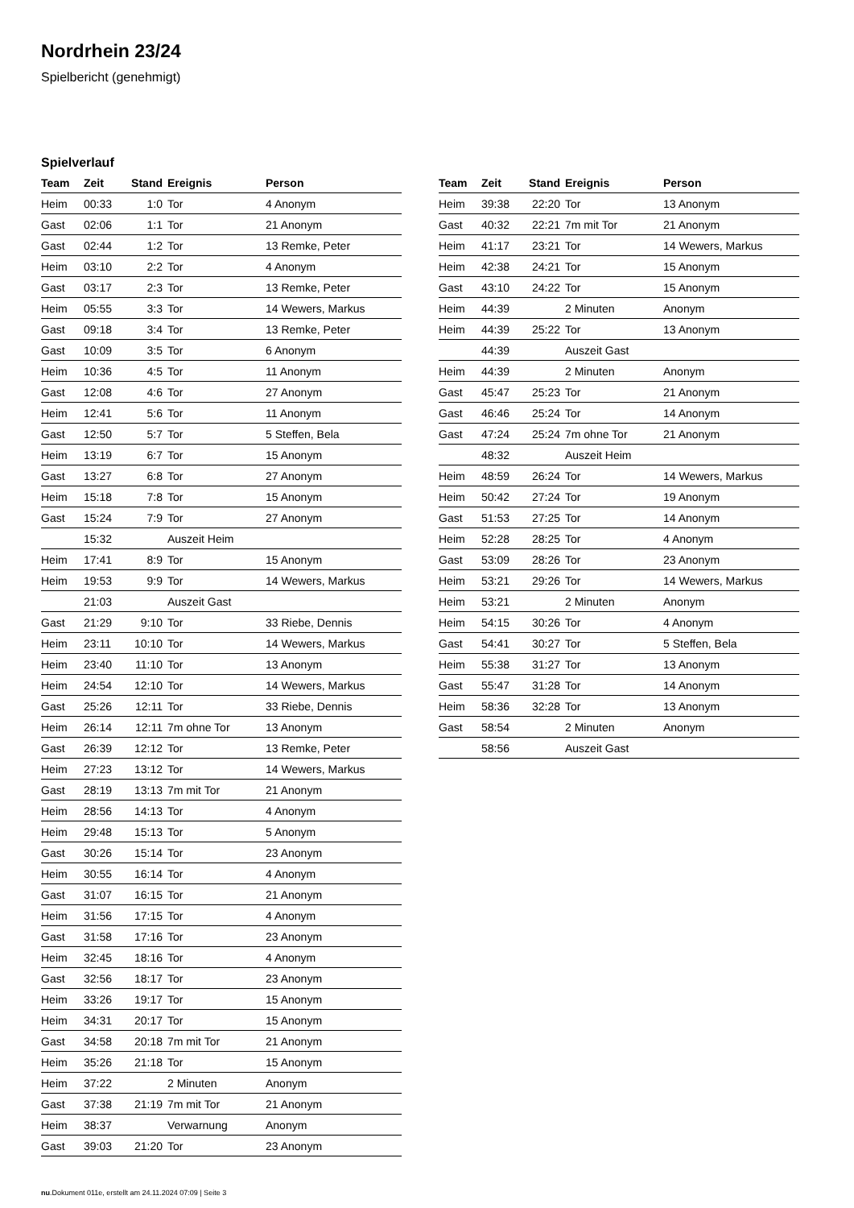Nordrhein 23/24
Spielbericht (genehmigt)
Spielverlauf
| Team | Zeit | Stand | Ereignis | Person |
| --- | --- | --- | --- | --- |
| Heim | 00:33 | 1:0 | Tor | 4 Anonym |
| Gast | 02:06 | 1:1 | Tor | 21 Anonym |
| Gast | 02:44 | 1:2 | Tor | 13 Remke, Peter |
| Heim | 03:10 | 2:2 | Tor | 4 Anonym |
| Gast | 03:17 | 2:3 | Tor | 13 Remke, Peter |
| Heim | 05:55 | 3:3 | Tor | 14 Wewers, Markus |
| Gast | 09:18 | 3:4 | Tor | 13 Remke, Peter |
| Gast | 10:09 | 3:5 | Tor | 6 Anonym |
| Heim | 10:36 | 4:5 | Tor | 11 Anonym |
| Gast | 12:08 | 4:6 | Tor | 27 Anonym |
| Heim | 12:41 | 5:6 | Tor | 11 Anonym |
| Gast | 12:50 | 5:7 | Tor | 5 Steffen, Bela |
| Heim | 13:19 | 6:7 | Tor | 15 Anonym |
| Gast | 13:27 | 6:8 | Tor | 27 Anonym |
| Heim | 15:18 | 7:8 | Tor | 15 Anonym |
| Gast | 15:24 | 7:9 | Tor | 27 Anonym |
| | 15:32 | | Auszeit Heim | |
| Heim | 17:41 | 8:9 | Tor | 15 Anonym |
| Heim | 19:53 | 9:9 | Tor | 14 Wewers, Markus |
| | 21:03 | | Auszeit Gast | |
| Gast | 21:29 | 9:10 | Tor | 33 Riebe, Dennis |
| Heim | 23:11 | 10:10 | Tor | 14 Wewers, Markus |
| Heim | 23:40 | 11:10 | Tor | 13 Anonym |
| Heim | 24:54 | 12:10 | Tor | 14 Wewers, Markus |
| Gast | 25:26 | 12:11 | Tor | 33 Riebe, Dennis |
| Heim | 26:14 | 12:11 | 7m ohne Tor | 13 Anonym |
| Gast | 26:39 | 12:12 | Tor | 13 Remke, Peter |
| Heim | 27:23 | 13:12 | Tor | 14 Wewers, Markus |
| Gast | 28:19 | 13:13 | 7m mit Tor | 21 Anonym |
| Heim | 28:56 | 14:13 | Tor | 4 Anonym |
| Heim | 29:48 | 15:13 | Tor | 5 Anonym |
| Gast | 30:26 | 15:14 | Tor | 23 Anonym |
| Heim | 30:55 | 16:14 | Tor | 4 Anonym |
| Gast | 31:07 | 16:15 | Tor | 21 Anonym |
| Heim | 31:56 | 17:15 | Tor | 4 Anonym |
| Gast | 31:58 | 17:16 | Tor | 23 Anonym |
| Heim | 32:45 | 18:16 | Tor | 4 Anonym |
| Gast | 32:56 | 18:17 | Tor | 23 Anonym |
| Heim | 33:26 | 19:17 | Tor | 15 Anonym |
| Heim | 34:31 | 20:17 | Tor | 15 Anonym |
| Gast | 34:58 | 20:18 | 7m mit Tor | 21 Anonym |
| Heim | 35:26 | 21:18 | Tor | 15 Anonym |
| Heim | 37:22 | | 2 Minuten | Anonym |
| Gast | 37:38 | 21:19 | 7m mit Tor | 21 Anonym |
| Heim | 38:37 | | Verwarnung | Anonym |
| Gast | 39:03 | 21:20 | Tor | 23 Anonym |
| Team | Zeit | Stand | Ereignis | Person |
| --- | --- | --- | --- | --- |
| Heim | 39:38 | 22:20 | Tor | 13 Anonym |
| Gast | 40:32 | 22:21 | 7m mit Tor | 21 Anonym |
| Heim | 41:17 | 23:21 | Tor | 14 Wewers, Markus |
| Heim | 42:38 | 24:21 | Tor | 15 Anonym |
| Gast | 43:10 | 24:22 | Tor | 15 Anonym |
| Heim | 44:39 | | 2 Minuten | Anonym |
| Heim | 44:39 | 25:22 | Tor | 13 Anonym |
| | 44:39 | | Auszeit Gast | |
| Heim | 44:39 | | 2 Minuten | Anonym |
| Gast | 45:47 | 25:23 | Tor | 21 Anonym |
| Gast | 46:46 | 25:24 | Tor | 14 Anonym |
| Gast | 47:24 | 25:24 | 7m ohne Tor | 21 Anonym |
| | 48:32 | | Auszeit Heim | |
| Heim | 48:59 | 26:24 | Tor | 14 Wewers, Markus |
| Heim | 50:42 | 27:24 | Tor | 19 Anonym |
| Gast | 51:53 | 27:25 | Tor | 14 Anonym |
| Heim | 52:28 | 28:25 | Tor | 4 Anonym |
| Gast | 53:09 | 28:26 | Tor | 23 Anonym |
| Heim | 53:21 | 29:26 | Tor | 14 Wewers, Markus |
| Heim | 53:21 | | 2 Minuten | Anonym |
| Heim | 54:15 | 30:26 | Tor | 4 Anonym |
| Gast | 54:41 | 30:27 | Tor | 5 Steffen, Bela |
| Heim | 55:38 | 31:27 | Tor | 13 Anonym |
| Gast | 55:47 | 31:28 | Tor | 14 Anonym |
| Heim | 58:36 | 32:28 | Tor | 13 Anonym |
| Gast | 58:54 | | 2 Minuten | Anonym |
| | 58:56 | | Auszeit Gast | |
nu.Dokument 011e, erstellt am 24.11.2024 07:09 | Seite 3